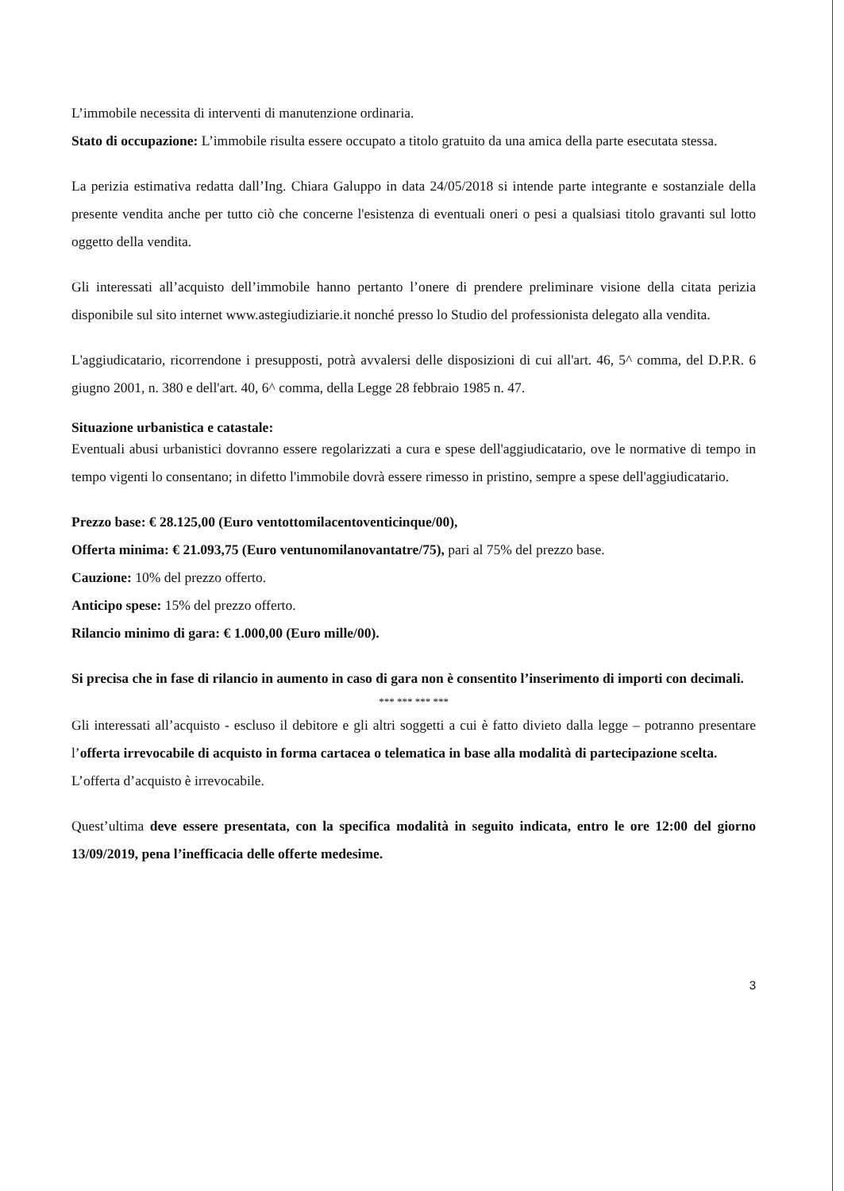L’immobile necessita di interventi di manutenzione ordinaria.
Stato di occupazione: L’immobile risulta essere occupato a titolo gratuito da una amica della parte esecutata stessa.
La perizia estimativa redatta dall’Ing. Chiara Galuppo in data 24/05/2018 si intende parte integrante e sostanziale della presente vendita anche per tutto ciò che concerne l'esistenza di eventuali oneri o pesi a qualsiasi titolo gravanti sul lotto oggetto della vendita.
Gli interessati all’acquisto dell’immobile hanno pertanto l’onere di prendere preliminare visione della citata perizia disponibile sul sito internet www.astegiudiziarie.it nonché presso lo Studio del professionista delegato alla vendita.
L'aggiudicatario, ricorrendone i presupposti, potrà avvalersi delle disposizioni di cui all'art. 46, 5^ comma, del D.P.R. 6 giugno 2001, n. 380 e dell'art. 40, 6^ comma, della Legge 28 febbraio 1985 n. 47.
Situazione urbanistica e catastale:
Eventuali abusi urbanistici dovranno essere regolarizzati a cura e spese dell'aggiudicatario, ove le normative di tempo in tempo vigenti lo consentano; in difetto l'immobile dovrà essere rimesso in pristino, sempre a spese dell'aggiudicatario.
Prezzo base: € 28.125,00 (Euro ventottomilacentoventicinque/00),
Offerta minima: € 21.093,75 (Euro ventunomilanovantatre/75), pari al 75% del prezzo base.
Cauzione: 10% del prezzo offerto.
Anticipo spese: 15% del prezzo offerto.
Rilancio minimo di gara: € 1.000,00 (Euro mille/00).
Si precisa che in fase di rilancio in aumento in caso di gara non è consentito l’inserimento di importi con decimali.
*** *** *** ***
Gli interessati all’acquisto - escluso il debitore e gli altri soggetti a cui è fatto divieto dalla legge – potranno presentare l’offerta irrevocabile di acquisto in forma cartacea o telematica in base alla modalità di partecipazione scelta.
L’offerta d’acquisto è irrevocabile.
Quest’ultima deve essere presentata, con la specifica modalità in seguito indicata, entro le ore 12:00 del giorno 13/09/2019, pena l’inefficacia delle offerte medesime.
3